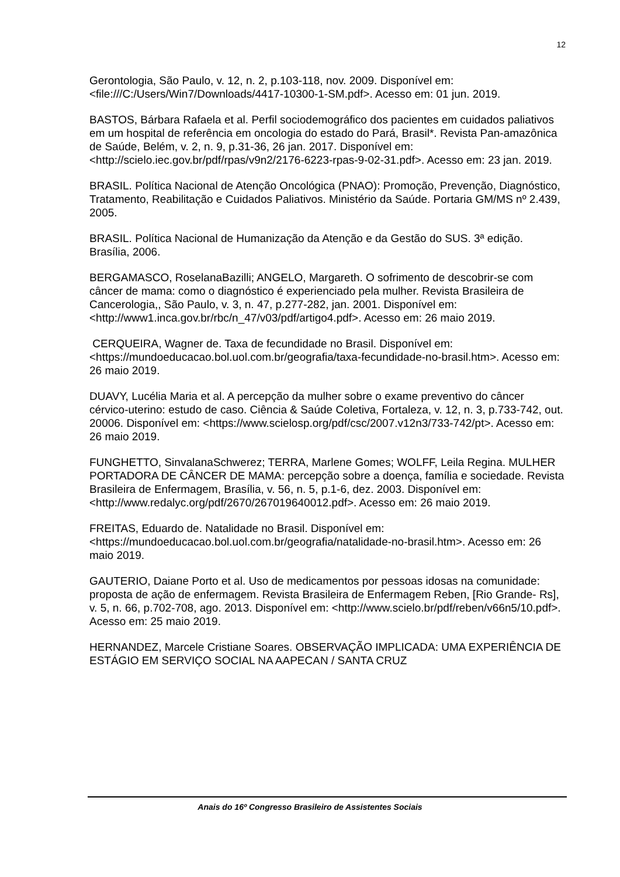12
Gerontologia, São Paulo, v. 12, n. 2, p.103-118, nov. 2009. Disponível em: <file:///C:/Users/Win7/Downloads/4417-10300-1-SM.pdf>. Acesso em: 01 jun. 2019.
BASTOS, Bárbara Rafaela et al. Perfil sociodemográfico dos pacientes em cuidados paliativos em um hospital de referência em oncologia do estado do Pará, Brasil*. Revista Pan-amazônica de Saúde, Belém, v. 2, n. 9, p.31-36, 26 jan. 2017. Disponível em: <http://scielo.iec.gov.br/pdf/rpas/v9n2/2176-6223-rpas-9-02-31.pdf>. Acesso em: 23 jan. 2019.
BRASIL. Política Nacional de Atenção Oncológica (PNAO): Promoção, Prevenção, Diagnóstico, Tratamento, Reabilitação e Cuidados Paliativos. Ministério da Saúde. Portaria GM/MS nº 2.439, 2005.
BRASIL. Política Nacional de Humanização da Atenção e da Gestão do SUS. 3ª edição. Brasília, 2006.
BERGAMASCO, RoselanaBazilli; ANGELO, Margareth. O sofrimento de descobrir-se com câncer de mama: como o diagnóstico é experienciado pela mulher. Revista Brasileira de Cancerologia,, São Paulo, v. 3, n. 47, p.277-282, jan. 2001. Disponível em: <http://www1.inca.gov.br/rbc/n_47/v03/pdf/artigo4.pdf>. Acesso em: 26 maio 2019.
CERQUEIRA, Wagner de. Taxa de fecundidade no Brasil. Disponível em: <https://mundoeducacao.bol.uol.com.br/geografia/taxa-fecundidade-no-brasil.htm>. Acesso em: 26 maio 2019.
DUAVY, Lucélia Maria et al. A percepção da mulher sobre o exame preventivo do câncer cérvico-uterino: estudo de caso. Ciência & Saúde Coletiva, Fortaleza, v. 12, n. 3, p.733-742, out. 20006. Disponível em: <https://www.scielosp.org/pdf/csc/2007.v12n3/733-742/pt>. Acesso em: 26 maio 2019.
FUNGHETTO, SinvalanaSchwerez; TERRA, Marlene Gomes; WOLFF, Leila Regina. MULHER PORTADORA DE CÂNCER DE MAMA: percepção sobre a doença, família e sociedade. Revista Brasileira de Enfermagem, Brasília, v. 56, n. 5, p.1-6, dez. 2003. Disponível em: <http://www.redalyc.org/pdf/2670/267019640012.pdf>. Acesso em: 26 maio 2019.
FREITAS, Eduardo de. Natalidade no Brasil. Disponível em: <https://mundoeducacao.bol.uol.com.br/geografia/natalidade-no-brasil.htm>. Acesso em: 26 maio 2019.
GAUTERIO, Daiane Porto et al. Uso de medicamentos por pessoas idosas na comunidade: proposta de ação de enfermagem. Revista Brasileira de Enfermagem Reben, [Rio Grande- Rs], v. 5, n. 66, p.702-708, ago. 2013. Disponível em: <http://www.scielo.br/pdf/reben/v66n5/10.pdf>. Acesso em: 25 maio 2019.
HERNANDEZ, Marcele Cristiane Soares. OBSERVAÇÃO IMPLICADA: UMA EXPERIÊNCIA DE ESTÁGIO EM SERVIÇO SOCIAL NA AAPECAN / SANTA CRUZ
Anais do 16º Congresso Brasileiro de Assistentes Sociais